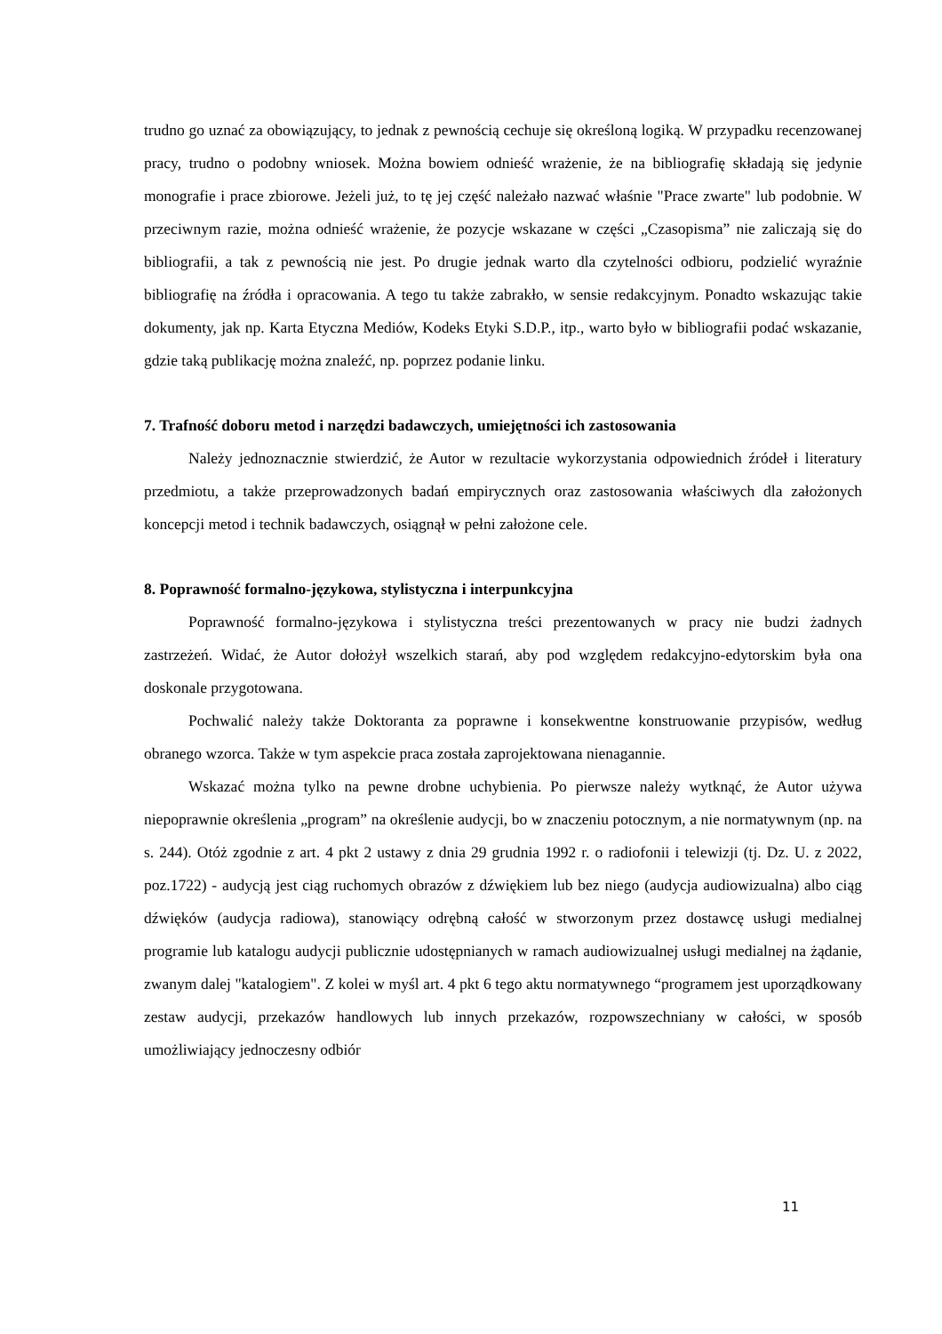trudno go uznać za obowiązujący, to jednak z pewnością cechuje się określoną logiką. W przypadku recenzowanej pracy, trudno o podobny wniosek. Można bowiem odnieść wrażenie, że na bibliografię składają się jedynie monografie i prace zbiorowe. Jeżeli już, to tę jej część należało nazwać właśnie "Prace zwarte" lub podobnie. W przeciwnym razie, można odnieść wrażenie, że pozycje wskazane w części „Czasopisma” nie zaliczają się do bibliografii, a tak z pewnością nie jest. Po drugie jednak warto dla czytelności odbioru, podzielić wyraźnie bibliografię na źródła i opracowania. A tego tu także zabrakło, w sensie redakcyjnym. Ponadto wskazując takie dokumenty, jak np. Karta Etyczna Mediów, Kodeks Etyki S.D.P., itp., warto było w bibliografii podać wskazanie, gdzie taką publikację można znaleźć, np. poprzez podanie linku.
7. Trafność doboru metod i narzędzi badawczych, umiejętności ich zastosowania
Należy jednoznacznie stwierdzić, że Autor w rezultacie wykorzystania odpowiednich źródeł i literatury przedmiotu, a także przeprowadzonych badań empirycznych oraz zastosowania właściwych dla założonych koncepcji metod i technik badawczych, osiągnął w pełni założone cele.
8. Poprawność formalno-językowa, stylistyczna i interpunkcyjna
Poprawność formalno-językowa i stylistyczna treści prezentowanych w pracy nie budzi żadnych zastrzeżeń. Widać, że Autor dołożył wszelkich starań, aby pod względem redakcyjno-edytorskim była ona doskonale przygotowana.
Pochwalić należy także Doktoranta za poprawne i konsekwentne konstruowanie przypisów, według obranego wzorca. Także w tym aspekcie praca została zaprojektowana nienagannie.
Wskazać można tylko na pewne drobne uchybienia. Po pierwsze należy wytknąć, że Autor używa niepoprawnie określenia „program” na określenie audycji, bo w znaczeniu potocznym, a nie normatywnym (np. na s. 244). Otóż zgodnie z art. 4 pkt 2 ustawy z dnia 29 grudnia 1992 r. o radiofonii i telewizji (tj. Dz. U. z 2022, poz.1722) - audycją jest ciąg ruchomych obrazów z dźwiękiem lub bez niego (audycja audiowizualna) albo ciąg dźwięków (audycja radiowa), stanowiący odrębną całość w stworzonym przez dostawcę usługi medialnej programie lub katalogu audycji publicznie udostępnianych w ramach audiowizualnej usługi medialnej na żądanie, zwanym dalej "katalogiem". Z kolei w myśl art. 4 pkt 6 tego aktu normatywnego “programem jest uporządkowany zestaw audycji, przekazów handlowych lub innych przekazów, rozpowszechniany w całości, w sposób umożliwiający jednoczesny odbiór
11